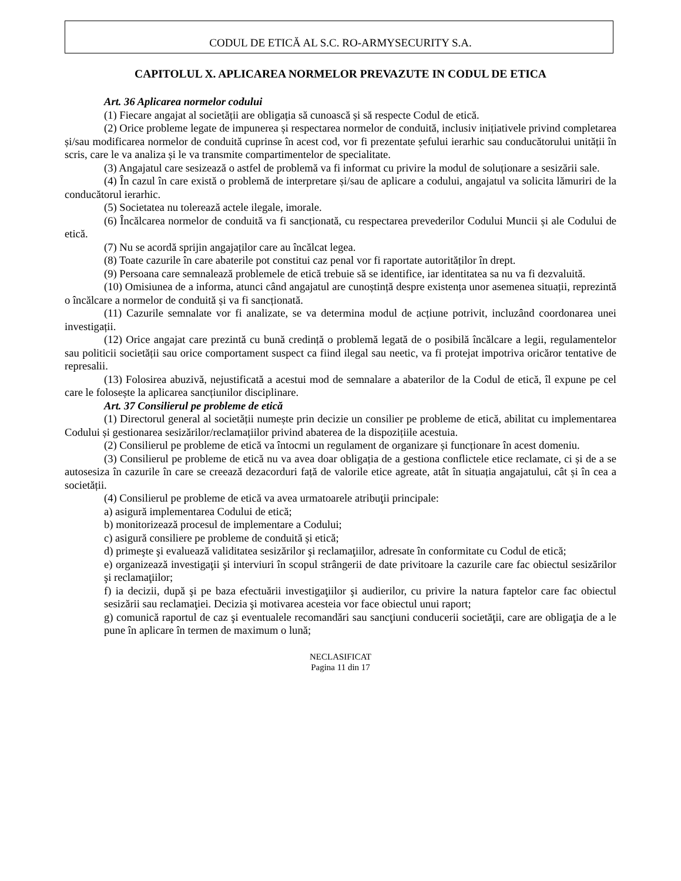CODUL DE ETICĂ AL S.C. RO-ARMYSECURITY S.A.
CAPITOLUL X. APLICAREA NORMELOR PREVAZUTE IN CODUL DE ETICA
Art. 36 Aplicarea normelor codului
(1) Fiecare angajat al societății are obligația să cunoască și să respecte Codul de etică.
(2) Orice probleme legate de impunerea și respectarea normelor de conduită, inclusiv inițiativele privind completarea și/sau modificarea normelor de conduită cuprinse în acest cod, vor fi prezentate șefului ierarhic sau conducătorului unității în scris, care le va analiza și le va transmite compartimentelor de specialitate.
(3) Angajatul care sesizează o astfel de problemă va fi informat cu privire la modul de soluționare a sesizării sale.
(4) În cazul în care există o problemă de interpretare și/sau de aplicare a codului, angajatul va solicita lămuriri de la conducătorul ierarhic.
(5) Societatea nu tolerează actele ilegale, imorale.
(6) Încălcarea normelor de conduită va fi sancționată, cu respectarea prevederilor Codului Muncii și ale Codului de etică.
(7) Nu se acordă sprijin angajaților care au încălcat legea.
(8) Toate cazurile în care abaterile pot constitui caz penal vor fi raportate autorităților în drept.
(9) Persoana care semnalează problemele de etică trebuie să se identifice, iar identitatea sa nu va fi dezvaluită.
(10) Omisiunea de a informa, atunci când angajatul are cunoștință despre existența unor asemenea situații, reprezintă o încălcare a normelor de conduită și va fi sancționată.
(11) Cazurile semnalate vor fi analizate, se va determina modul de acțiune potrivit, incluzând coordonarea unei investigații.
(12) Orice angajat care prezintă cu bună credință o problemă legată de o posibilă încălcare a legii, regulamentelor sau politicii societății sau orice comportament suspect ca fiind ilegal sau neetic, va fi protejat impotriva oricăror tentative de represalii.
(13) Folosirea abuzivă, nejustificată a acestui mod de semnalare a abaterilor de la Codul de etică, îl expune pe cel care le folosește la aplicarea sancțiunilor disciplinare.
Art. 37 Consilierul pe probleme de etică
(1) Directorul general al societății numește prin decizie un consilier pe probleme de etică, abilitat cu implementarea Codului și gestionarea sesizărilor/reclamațiilor privind abaterea de la dispozițiile acestuia.
(2) Consilierul pe probleme de etică va întocmi un regulament de organizare și funcționare în acest domeniu.
(3) Consilierul pe probleme de etică nu va avea doar obligația de a gestiona conflictele etice reclamate, ci și de a se autosesiza în cazurile în care se creează dezacorduri față de valorile etice agreate, atât în situația angajatului, cât și în cea a societății.
(4) Consilierul pe probleme de etică va avea urmatoarele atribuţii principale:
a) asigură implementarea Codului de etică;
b) monitorizează procesul de implementare a Codului;
c) asigură consiliere pe probleme de conduită și etică;
d) primeşte şi evaluează validitatea sesizărilor şi reclamaţiilor, adresate în conformitate cu Codul de etică;
e) organizează investigaţii şi interviuri în scopul strângerii de date privitoare la cazurile care fac obiectul sesizărilor şi reclamaţiilor;
f) ia decizii, după şi pe baza efectuării investigaţiilor şi audierilor, cu privire la natura faptelor care fac obiectul sesizării sau reclamaţiei. Decizia şi motivarea acesteia vor face obiectul unui raport;
g) comunică raportul de caz şi eventualele recomandări sau sancţiuni conducerii societăţii, care are obligaţia de a le pune în aplicare în termen de maximum o lună;
NECLASIFICAT
Pagina 11 din 17